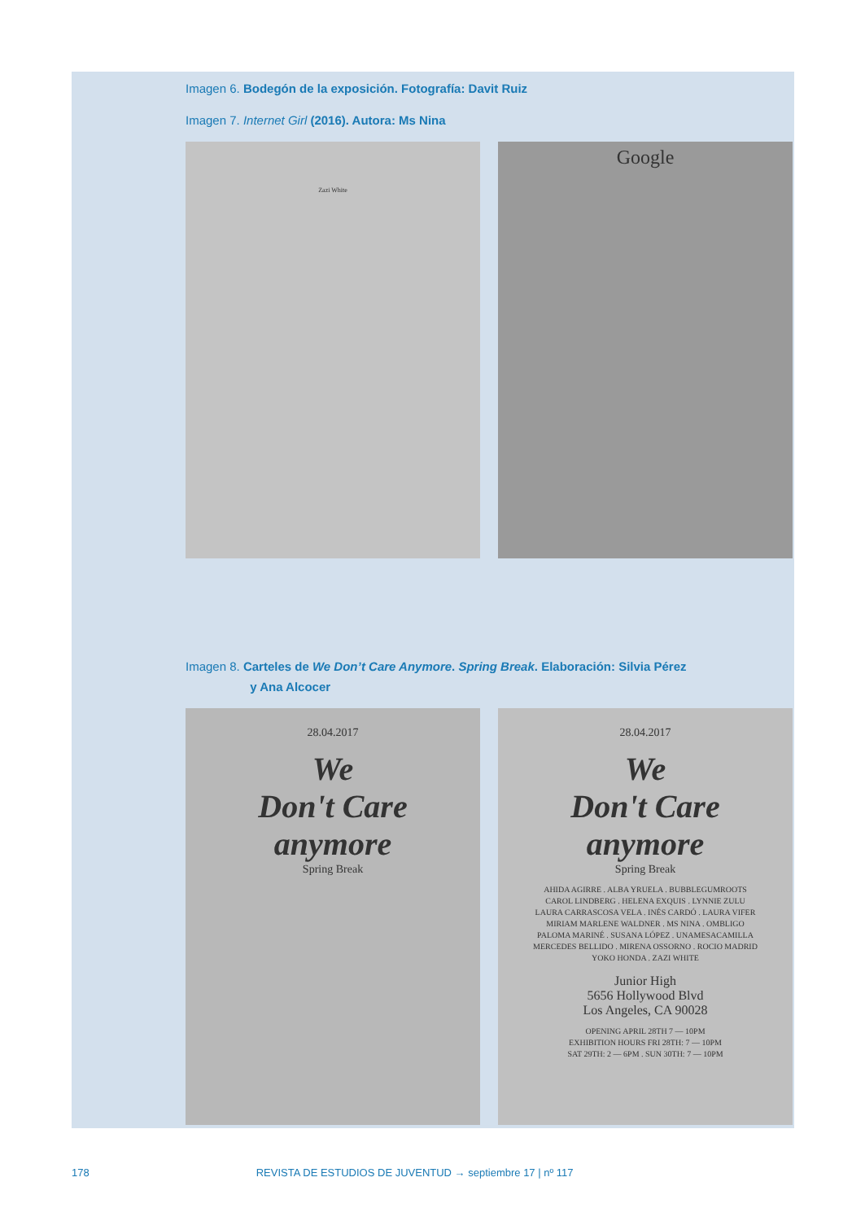Imagen 6. Bodegón de la exposición. Fotografía: Davit Ruiz
Imagen 7. Internet Girl (2016). Autora: Ms Nina
Zazi White
Google
Imagen 8. Carteles de We Don’t Care Anymore. Spring Break. Elaboración: Silvia Pérez
y Ana Alcocer
28.04.2017
We
Don't Care
anymore
Spring Break
28.04.2017
We
Don't Care
anymore
Spring Break
AHIDA AGIRRE . ALBA YRUELA . BUBBLEGUMROOTS
CAROL LINDBERG . HELENA EXQUIS . LYNNIE ZULU
LAURA CARRASCOSA VELA . INÉS CARDÓ . LAURA VIFER
MIRIAM MARLENE WALDNER . MS NINA . OMBLIGO
PALOMA MARINÉ . SUSANA LÓPEZ . UNAMESACAMILLA
MERCEDES BELLIDO . MIRENA OSSORNO . ROCIO MADRID
YOKO HONDA . ZAZI WHITE
Junior High
5656 Hollywood Blvd
Los Angeles, CA 90028
OPENING APRIL 28TH 7 — 10PM
EXHIBITION HOURS FRI 28TH: 7 — 10PM
SAT 29TH: 2 — 6PM . SUN 30TH: 7 — 10PM
178 REVISTA DE ESTUDIOS DE JUVENTUD → septiembre 17 | nº 117